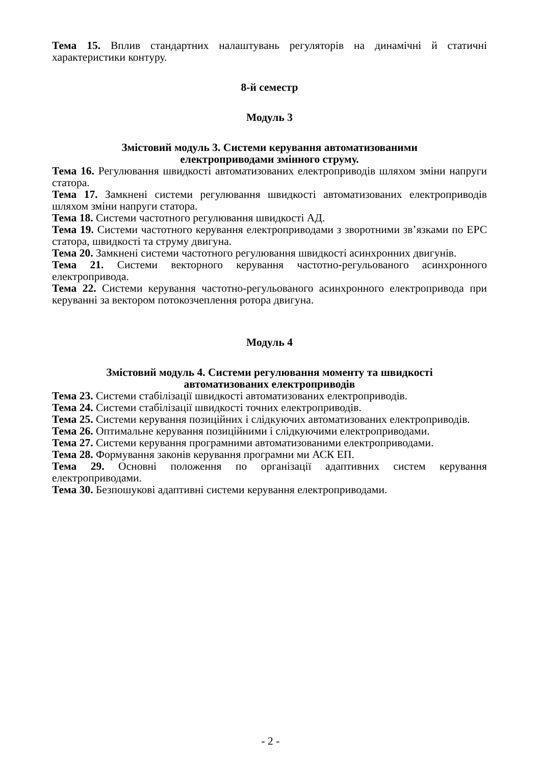Тема 15. Вплив стандартних налаштувань регуляторів на динамічні й статичні характеристики контуру.
8-й семестр
Модуль 3
Змістовий модуль 3. Системи керування автоматизованими
електроприводами змінного струму.
Тема 16. Регулювання швидкості автоматизованих електроприводів шляхом зміни напруги статора.
Тема 17. Замкнені системи регулювання швидкості автоматизованих електроприводів шляхом зміни напруги статора.
Тема 18. Системи частотного регулювання швидкості АД.
Тема 19. Системи частотного керування електроприводами з зворотними зв’язками по ЕРС статора, швидкості та струму двигуна.
Тема 20. Замкнені системи частотного регулювання швидкості асинхронних двигунів.
Тема 21. Системи векторного керування частотно-регульованого асинхронного електропривода.
Тема 22. Системи керування частотно-регульованого асинхронного електропривода при керуванні за вектором потокозчеплення ротора двигуна.
Модуль 4
Змістовий модуль 4. Системи регулювання моменту та швидкості
автоматизованих електроприводів
Тема 23. Системи стабілізації швидкості автоматизованих електроприводів.
Тема 24. Системи стабілізації швидкості точних електроприводів.
Тема 25. Системи керування позиційних і слідкуючих автоматизованих електроприводів.
Тема 26. Оптимальне керування позиційними і слідкуючими електроприводами.
Тема 27. Системи керування програмними автоматизованими електроприводами.
Тема 28. Формування законів керування програмни ми АСК ЕП.
Тема 29. Основні положення по організації адаптивних систем керування електроприводами.
Тема 30. Безпошукові адаптивні системи керування електроприводами.
- 2 -